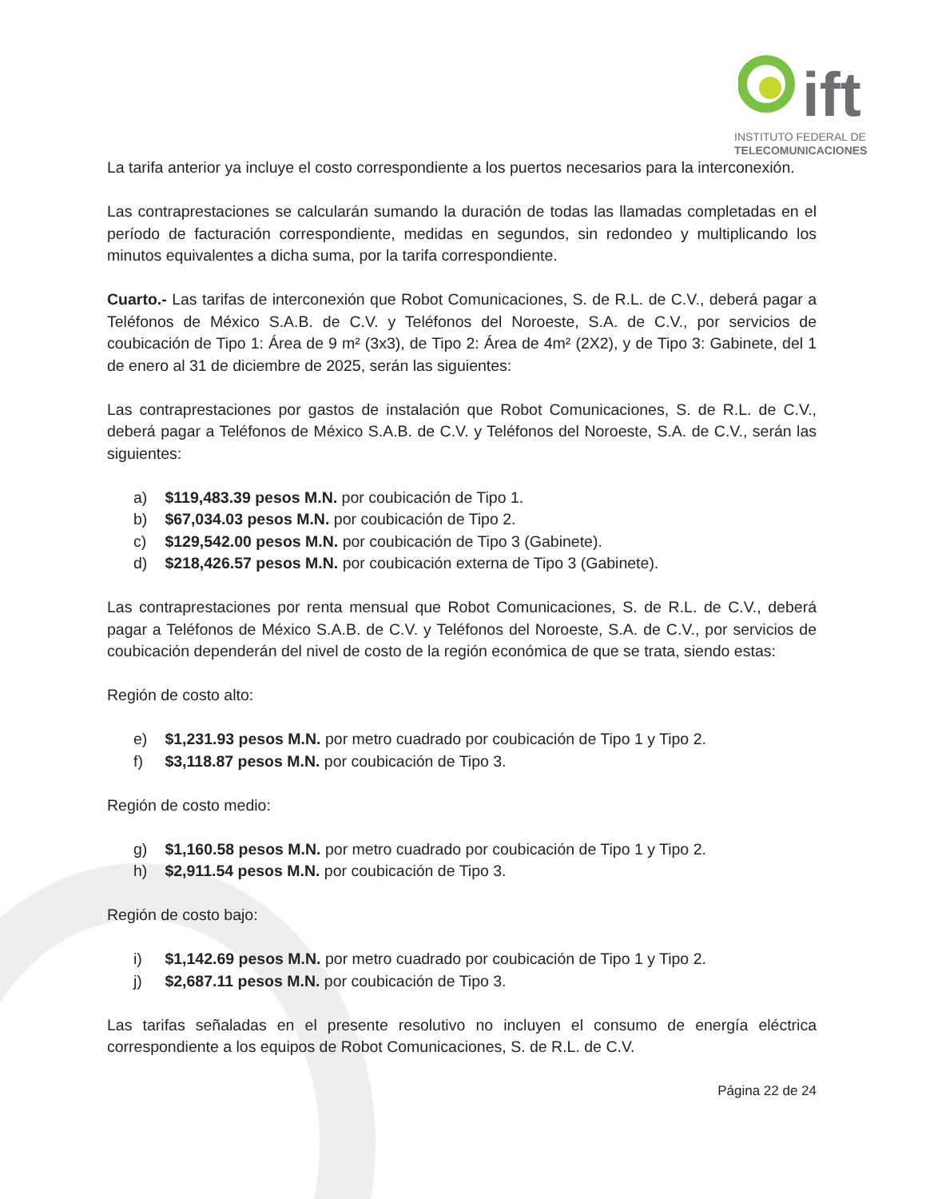ift
INSTITUTO FEDERAL DE
TELECOMUNICACIONES
La tarifa anterior ya incluye el costo correspondiente a los puertos necesarios para la interconexión.
Las contraprestaciones se calcularán sumando la duración de todas las llamadas completadas en el período de facturación correspondiente, medidas en segundos, sin redondeo y multiplicando los minutos equivalentes a dicha suma, por la tarifa correspondiente.
Cuarto.- Las tarifas de interconexión que Robot Comunicaciones, S. de R.L. de C.V., deberá pagar a Teléfonos de México S.A.B. de C.V. y Teléfonos del Noroeste, S.A. de C.V., por servicios de coubicación de Tipo 1: Área de 9 m² (3x3), de Tipo 2: Área de 4m² (2X2), y de Tipo 3: Gabinete, del 1 de enero al 31 de diciembre de 2025, serán las siguientes:
Las contraprestaciones por gastos de instalación que Robot Comunicaciones, S. de R.L. de C.V., deberá pagar a Teléfonos de México S.A.B. de C.V. y Teléfonos del Noroeste, S.A. de C.V., serán las siguientes:
a) $119,483.39 pesos M.N. por coubicación de Tipo 1.
b) $67,034.03 pesos M.N. por coubicación de Tipo 2.
c) $129,542.00 pesos M.N. por coubicación de Tipo 3 (Gabinete).
d) $218,426.57 pesos M.N. por coubicación externa de Tipo 3 (Gabinete).
Las contraprestaciones por renta mensual que Robot Comunicaciones, S. de R.L. de C.V., deberá pagar a Teléfonos de México S.A.B. de C.V. y Teléfonos del Noroeste, S.A. de C.V., por servicios de coubicación dependerán del nivel de costo de la región económica de que se trata, siendo estas:
Región de costo alto:
e) $1,231.93 pesos M.N. por metro cuadrado por coubicación de Tipo 1 y Tipo 2.
f) $3,118.87 pesos M.N. por coubicación de Tipo 3.
Región de costo medio:
g) $1,160.58 pesos M.N. por metro cuadrado por coubicación de Tipo 1 y Tipo 2.
h) $2,911.54 pesos M.N. por coubicación de Tipo 3.
Región de costo bajo:
i) $1,142.69 pesos M.N. por metro cuadrado por coubicación de Tipo 1 y Tipo 2.
j) $2,687.11 pesos M.N. por coubicación de Tipo 3.
Las tarifas señaladas en el presente resolutivo no incluyen el consumo de energía eléctrica correspondiente a los equipos de Robot Comunicaciones, S. de R.L. de C.V.
Página 22 de 24